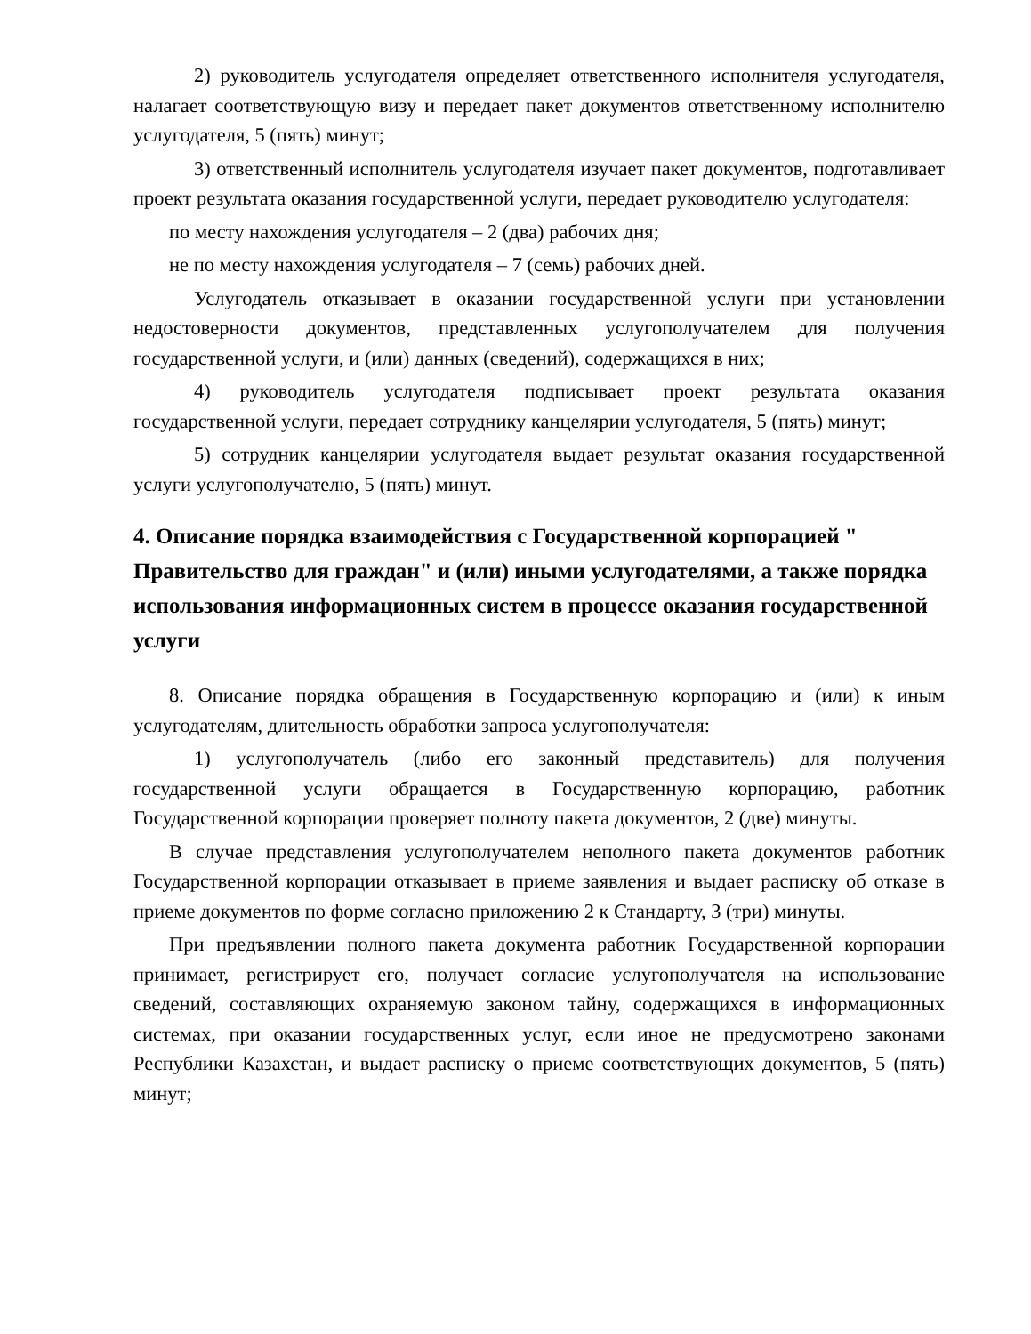2) руководитель услугодателя определяет ответственного исполнителя услугодателя, налагает соответствующую визу и передает пакет документов ответственному исполнителю услугодателя, 5 (пять) минут;
3) ответственный исполнитель услугодателя изучает пакет документов, подготавливает проект результата оказания государственной услуги, передает руководителю услугодателя:
по месту нахождения услугодателя – 2 (два) рабочих дня;
не по месту нахождения услугодателя – 7 (семь) рабочих дней.
Услугодатель отказывает в оказании государственной услуги при установлении недостоверности документов, представленных услугополучателем для получения государственной услуги, и (или) данных (сведений), содержащихся в них;
4) руководитель услугодателя подписывает проект результата оказания государственной услуги, передает сотруднику канцелярии услугодателя, 5 (пять) минут;
5) сотрудник канцелярии услугодателя выдает результат оказания государственной услуги услугополучателю, 5 (пять) минут.
4. Описание порядка взаимодействия с Государственной корпорацией " Правительство для граждан" и (или) иными услугодателями, а также порядка использования информационных систем в процессе оказания государственной услуги
8. Описание порядка обращения в Государственную корпорацию и (или) к иным услугодателям, длительность обработки запроса услугополучателя:
1) услугополучатель (либо его законный представитель) для получения государственной услуги обращается в Государственную корпорацию, работник Государственной корпорации проверяет полноту пакета документов, 2 (две) минуты.
В случае представления услугополучателем неполного пакета документов работник Государственной корпорации отказывает в приеме заявления и выдает расписку об отказе в приеме документов по форме согласно приложению 2 к Стандарту, 3 (три) минуты.
При предъявлении полного пакета документа работник Государственной корпорации принимает, регистрирует его, получает согласие услугополучателя на использование сведений, составляющих охраняемую законом тайну, содержащихся в информационных системах, при оказании государственных услуг, если иное не предусмотрено законами Республики Казахстан, и выдает расписку о приеме соответствующих документов, 5 (пять) минут;